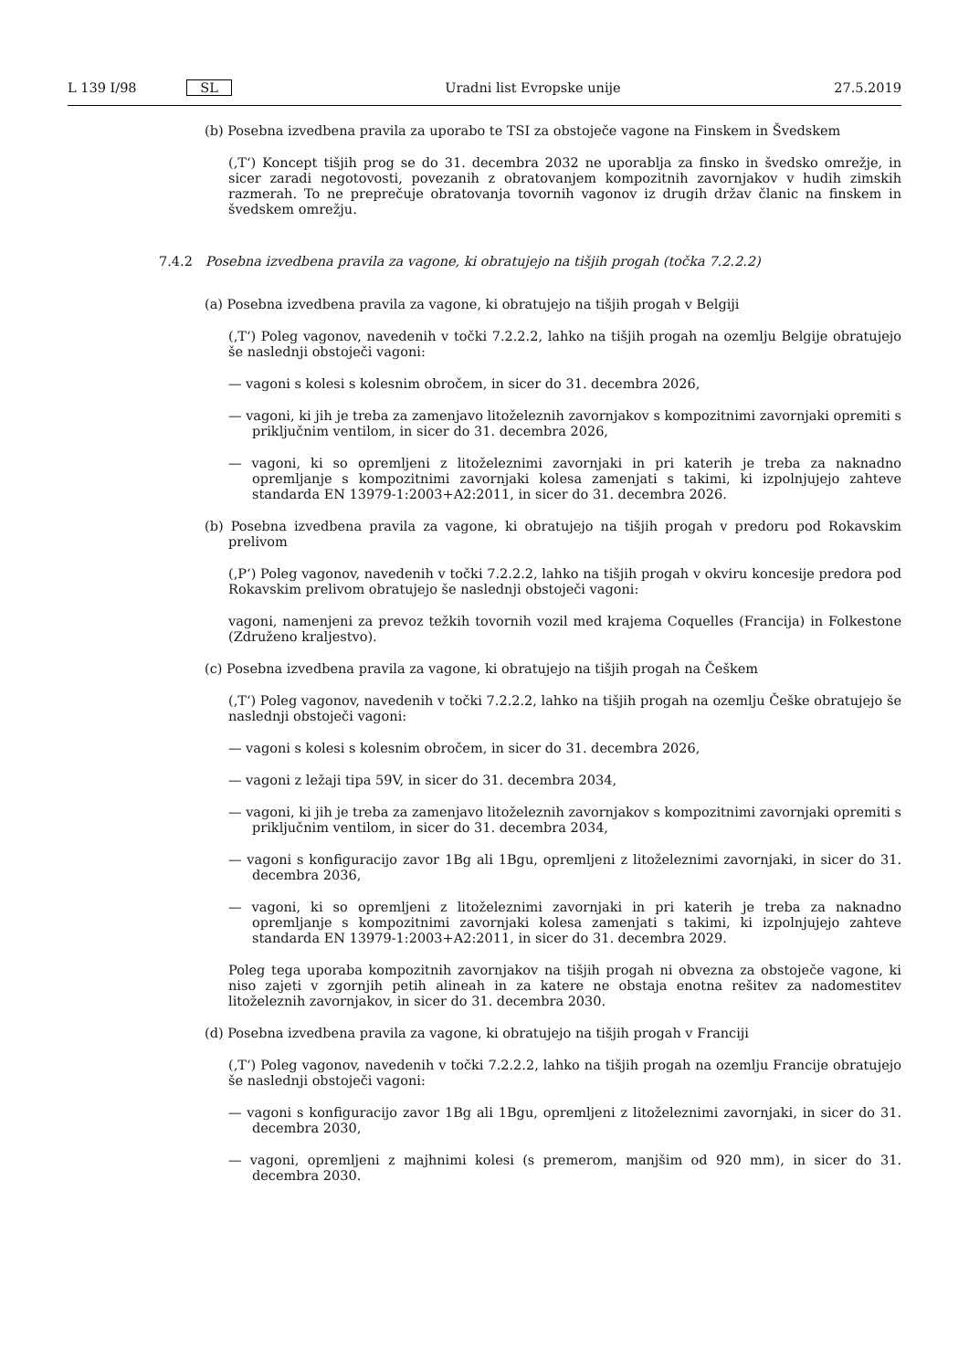L 139 I/98 SL Uradni list Evropske unije 27.5.2019
(b) Posebna izvedbena pravila za uporabo te TSI za obstoječe vagone na Finskem in Švedskem
(‚T‘) Koncept tišjih prog se do 31. decembra 2032 ne uporablja za finsko in švedsko omrežje, in sicer zaradi negotovosti, povezanih z obratovanjem kompozitnih zavornjakov v hudih zimskih razmerah. To ne preprečuje obratovanja tovornih vagonov iz drugih držav članic na finskem in švedskem omrežju.
7.4.2 Posebna izvedbena pravila za vagone, ki obratujejo na tišjih progah (točka 7.2.2.2)
(a) Posebna izvedbena pravila za vagone, ki obratujejo na tišjih progah v Belgiji
(‚T‘) Poleg vagonov, navedenih v točki 7.2.2.2, lahko na tišjih progah na ozemlju Belgije obratujejo še naslednji obstoječi vagoni:
— vagoni s kolesi s kolesnim obročem, in sicer do 31. decembra 2026,
— vagoni, ki jih je treba za zamenjavo litoželeznih zavornjakov s kompozitnimi zavornjaki opremiti s priključnim ventilom, in sicer do 31. decembra 2026,
— vagoni, ki so opremljeni z litoželeznimi zavornjaki in pri katerih je treba za naknadno opremljanje s kompozitnimi zavornjaki kolesa zamenjati s takimi, ki izpolnjujejo zahteve standarda EN 13979-1:2003+A2:2011, in sicer do 31. decembra 2026.
(b) Posebna izvedbena pravila za vagone, ki obratujejo na tišjih progah v predoru pod Rokavskim prelivom
(‚P‘) Poleg vagonov, navedenih v točki 7.2.2.2, lahko na tišjih progah v okviru koncesije predora pod Rokavskim prelivom obratujejo še naslednji obstoječi vagoni:
vagoni, namenjeni za prevoz težkih tovornih vozil med krajema Coquelles (Francija) in Folkestone (Združeno kraljestvo).
(c) Posebna izvedbena pravila za vagone, ki obratujejo na tišjih progah na Češkem
(‚T‘) Poleg vagonov, navedenih v točki 7.2.2.2, lahko na tišjih progah na ozemlju Češke obratujejo še naslednji obstoječi vagoni:
— vagoni s kolesi s kolesnim obročem, in sicer do 31. decembra 2026,
— vagoni z ležaji tipa 59V, in sicer do 31. decembra 2034,
— vagoni, ki jih je treba za zamenjavo litoželeznih zavornjakov s kompozitnimi zavornjaki opremiti s priključnim ventilom, in sicer do 31. decembra 2034,
— vagoni s konfiguracijo zavor 1Bg ali 1Bgu, opremljeni z litoželeznimi zavornjaki, in sicer do 31. decembra 2036,
— vagoni, ki so opremljeni z litoželeznimi zavornjaki in pri katerih je treba za naknadno opremljanje s kompozitnimi zavornjaki kolesa zamenjati s takimi, ki izpolnjujejo zahteve standarda EN 13979-1:2003+A2:2011, in sicer do 31. decembra 2029.
Poleg tega uporaba kompozitnih zavornjakov na tišjih progah ni obvezna za obstoječe vagone, ki niso zajeti v zgornjih petih alineah in za katere ne obstaja enotna rešitev za nadomestitev litoželeznih zavornjakov, in sicer do 31. decembra 2030.
(d) Posebna izvedbena pravila za vagone, ki obratujejo na tišjih progah v Franciji
(‚T‘) Poleg vagonov, navedenih v točki 7.2.2.2, lahko na tišjih progah na ozemlju Francije obratujejo še naslednji obstoječi vagoni:
— vagoni s konfiguracijo zavor 1Bg ali 1Bgu, opremljeni z litoželeznimi zavornjaki, in sicer do 31. decembra 2030,
— vagoni, opremljeni z majhnimi kolesi (s premerom, manjšim od 920 mm), in sicer do 31. decembra 2030.